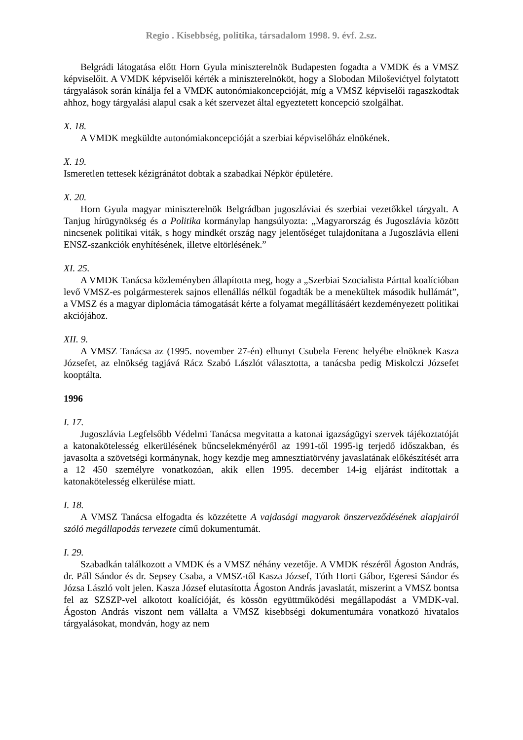Regio . Kisebbség, politika, társadalom 1998. 9. évf. 2.sz.
Belgrádi látogatása előtt Horn Gyula miniszterelnök Budapesten fogadta a VMDK és a VMSZ képviselőit. A VMDK képviselői kérték a miniszterelnököt, hogy a Slobodan Miloševićtyel folytatott tárgyalások során kínálja fel a VMDK autonómiakoncepcióját, míg a VMSZ képviselői ragaszkodtak ahhoz, hogy tárgyalási alapul csak a két szervezet által egyeztetett koncepció szolgálhat.
X. 18.
A VMDK megküldte autonómiakoncepcióját a szerbiai képviselőház elnökének.
X. 19.
Ismeretlen tettesek kézigránátot dobtak a szabadkai Népkör épületére.
X. 20.
Horn Gyula magyar miniszterelnök Belgrádban jugoszláviai és szerbiai vezetőkkel tárgyalt. A Tanjug hírügynökség és a Politika kormánylap hangsúlyozta: „Magyarország és Jugoszlávia között nincsenek politikai viták, s hogy mindkét ország nagy jelentőséget tulajdonítana a Jugoszlávia elleni ENSZ-szankciók enyhítésének, illetve eltörlésének.”
XI. 25.
A VMDK Tanácsa közleményben állapította meg, hogy a „Szerbiai Szocialista Párttal koalícióban levő VMSZ-es polgármesterek sajnos ellenállás nélkül fogadták be a menekültek második hullámát”, a VMSZ és a magyar diplomácia támogatását kérte a folyamat megállításáért kezdeményezett politikai akciójához.
XII. 9.
A VMSZ Tanácsa az (1995. november 27-én) elhunyt Csubela Ferenc helyébe elnöknek Kasza Józsefet, az elnökség tagjává Rácz Szabó Lászlót választotta, a tanácsba pedig Miskolczi Józsefet kooptálta.
1996
I. 17.
Jugoszlávia Legfelsőbb Védelmi Tanácsa megvitatta a katonai igazságügyi szervek tájékoztatóját a katonakötelesség elkerülésének bűncselekményéről az 1991-től 1995-ig terjedő időszakban, és javasolta a szövetségi kormánynak, hogy kezdje meg amnesztiatörvény javaslatának előkészítését arra a 12 450 személyre vonatkozóan, akik ellen 1995. december 14-ig eljárást indítottak a katonakötelesség elkerülése miatt.
I. 18.
A VMSZ Tanácsa elfogadta és közzétette A vajdasági magyarok önszerveződésének alapjairól szóló megállapodás tervezete című dokumentumát.
I. 29.
Szabadkán találkozott a VMDK és a VMSZ néhány vezetője. A VMDK részéről Ágoston András, dr. Páll Sándor és dr. Sepsey Csaba, a VMSZ-től Kasza József, Tóth Horti Gábor, Egeresi Sándor és Józsa László volt jelen. Kasza József elutasította Ágoston András javaslatát, miszerint a VMSZ bontsa fel az SZSZP-vel alkotott koalícióját, és kössön együttműködési megállapodást a VMDK-val. Ágoston András viszont nem vállalta a VMSZ kisebbségi dokumentumára vonatkozó hivatalos tárgyalásokat, mondván, hogy az nem